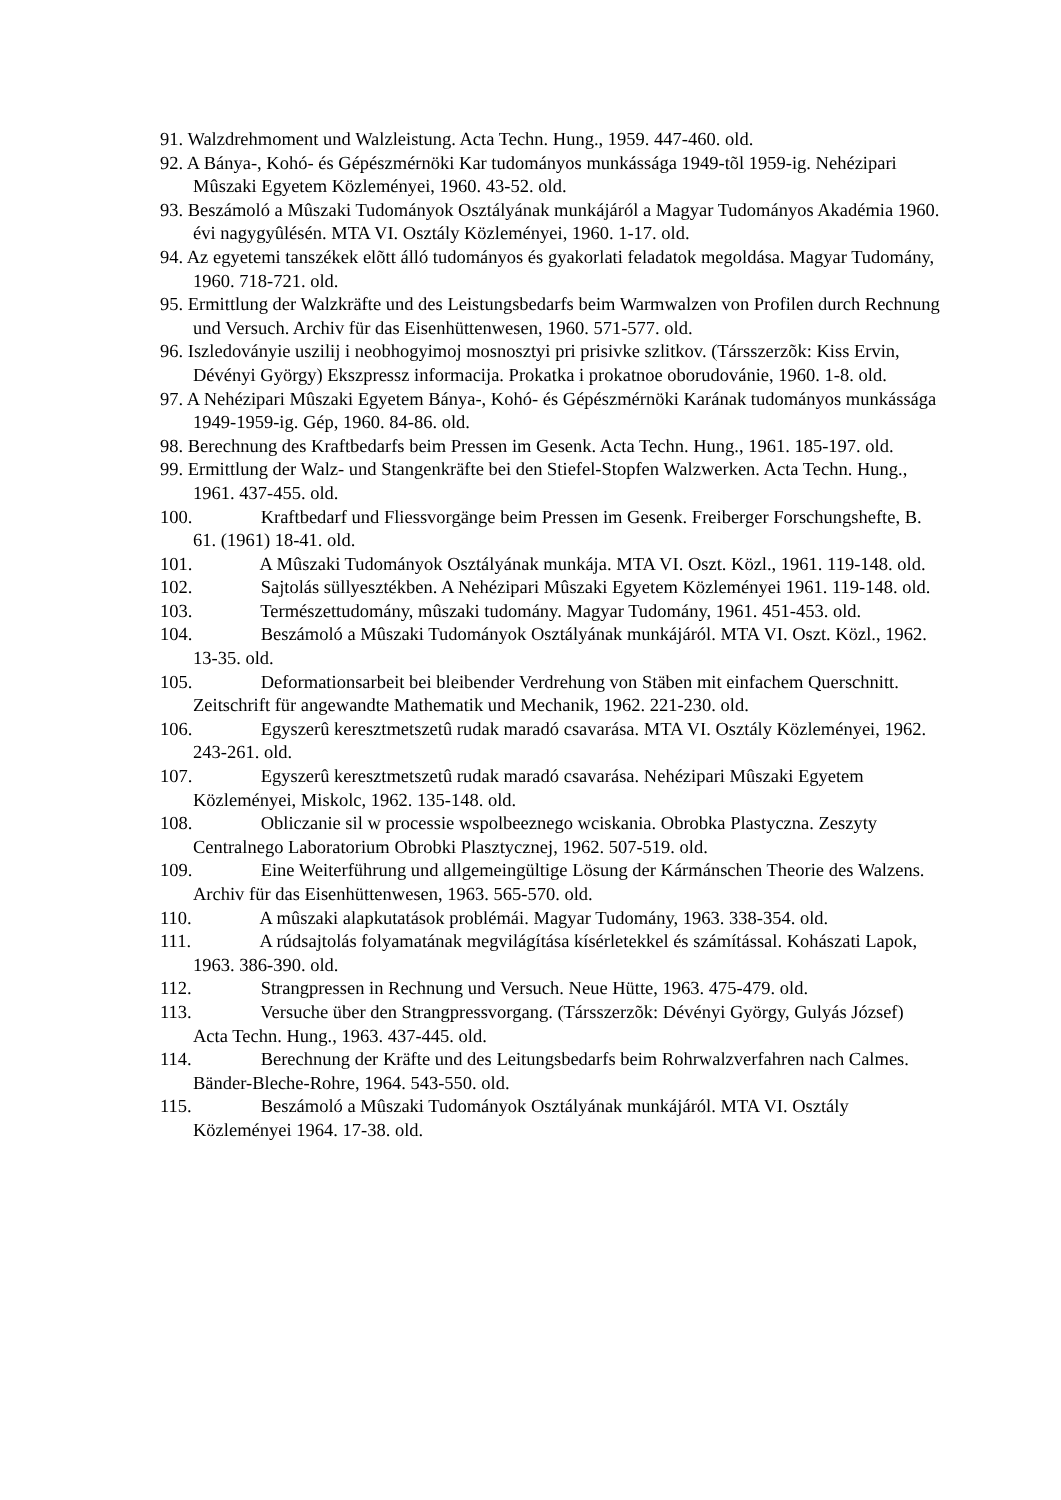91. Walzdrehmoment und Walzleistung. Acta Techn. Hung., 1959. 447-460. old.
92. A Bánya-, Kohó- és Gépészmérnöki Kar tudományos munkássága 1949-tõl 1959-ig. Nehézipari Mûszaki Egyetem Közleményei, 1960. 43-52. old.
93. Beszámoló a Mûszaki Tudományok Osztályának munkájáról a Magyar Tudományos Akadémia 1960. évi nagygyûlésén. MTA VI. Osztály Közleményei, 1960. 1-17. old.
94. Az egyetemi tanszékek elõtt álló tudományos és gyakorlati feladatok megoldása. Magyar Tudomány, 1960. 718-721. old.
95. Ermittlung der Walzkräfte und des Leistungsbedarfs beim Warmwalzen von Profilen durch Rechnung und Versuch. Archiv für das Eisenhüttenwesen, 1960. 571-577. old.
96. Iszledoványie uszilij i neobhogyimoj mosnosztyi pri prisivke szlitkov. (Társszerzõk: Kiss Ervin, Dévényi György) Ekszpressz informacija. Prokatka i prokatnoe oborudovánie, 1960. 1-8. old.
97. A Nehézipari Mûszaki Egyetem Bánya-, Kohó- és Gépészmérnöki Karának tudományos munkássága 1949-1959-ig. Gép, 1960. 84-86. old.
98. Berechnung des Kraftbedarfs beim Pressen im Gesenk. Acta Techn. Hung., 1961. 185-197. old.
99. Ermittlung der Walz- und Stangenkräfte bei den Stiefel-Stopfen Walzwerken. Acta Techn. Hung., 1961. 437-455. old.
100. Kraftbedarf und Fliessvorgänge beim Pressen im Gesenk. Freiberger Forschungshefte, B. 61. (1961) 18-41. old.
101. A Mûszaki Tudományok Osztályának munkája. MTA VI. Oszt. Közl., 1961. 119-148. old.
102. Sajtolás süllyesztékben. A Nehézipari Mûszaki Egyetem Közleményei 1961. 119-148. old.
103. Természettudomány, mûszaki tudomány. Magyar Tudomány, 1961. 451-453. old.
104. Beszámoló a Mûszaki Tudományok Osztályának munkájáról. MTA VI. Oszt. Közl., 1962. 13-35. old.
105. Deformationsarbeit bei bleibender Verdrehung von Stäben mit einfachem Querschnitt. Zeitschrift für angewandte Mathematik und Mechanik, 1962. 221-230. old.
106. Egyszerû keresztmetszetû rudak maradó csavarása. MTA VI. Osztály Közleményei, 1962. 243-261. old.
107. Egyszerû keresztmetszetû rudak maradó csavarása. Nehézipari Mûszaki Egyetem Közleményei, Miskolc, 1962. 135-148. old.
108. Obliczanie sil w processie wspolbeeznego wciskania. Obrobka Plastyczna. Zeszyty Centralnego Laboratorium Obrobki Plasztycznej, 1962. 507-519. old.
109. Eine Weiterführung und allgemeingültige Lösung der Kármánschen Theorie des Walzens. Archiv für das Eisenhüttenwesen, 1963. 565-570. old.
110. A mûszaki alapkutatások problémái. Magyar Tudomány, 1963. 338-354. old.
111. A rúdsajtolás folyamatának megvilágítása kísérletekkel és számítással. Kohászati Lapok, 1963. 386-390. old.
112. Strangpressen in Rechnung und Versuch. Neue Hütte, 1963. 475-479. old.
113. Versuche über den Strangpressvorgang. (Társszerzõk: Dévényi György, Gulyás József) Acta Techn. Hung., 1963. 437-445. old.
114. Berechnung der Kräfte und des Leitungsbedarfs beim Rohrwalzverfahren nach Calmes. Bänder-Bleche-Rohre, 1964. 543-550. old.
115. Beszámoló a Mûszaki Tudományok Osztályának munkájáról. MTA VI. Osztály Közleményei 1964. 17-38. old.